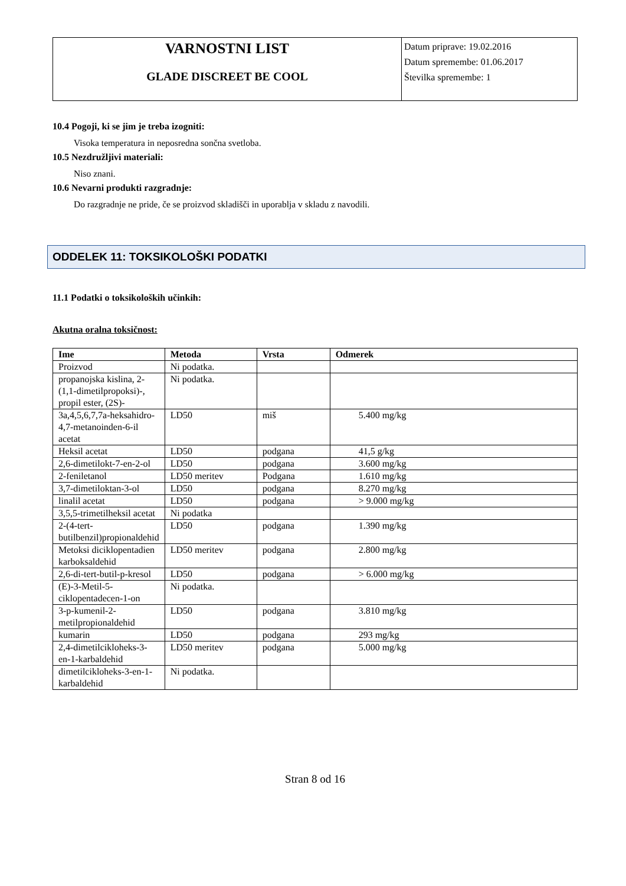VARNOSTNI LIST
GLADE DISCREET BE COOL
Datum priprave: 19.02.2016
Datum spremembe: 01.06.2017
Številka spremembe: 1
10.4 Pogoji, ki se jim je treba izogniti:
Visoka temperatura in neposredna sončna svetloba.
10.5 Nezdružljivi materiali:
Niso znani.
10.6 Nevarni produkti razgradnje:
Do razgradnje ne pride, če se proizvod skladišči in uporablja v skladu z navodili.
ODDELEK 11: TOKSIKOLOŠKI PODATKI
11.1 Podatki o toksikoloških učinkih:
Akutna oralna toksičnost:
| Ime | Metoda | Vrsta | Odmerek |
| --- | --- | --- | --- |
| Proizvod | Ni podatka. | | |
| propanojska kislina, 2-(1,1-dimetilpropoksi)-, propil ester, (2S)- | Ni podatka. | | |
| 3a,4,5,6,7,7a-heksahidro-4,7-metanoinden-6-il acetat | LD50 | miš | 5.400 mg/kg |
| Heksil acetat | LD50 | podgana | 41,5 g/kg |
| 2,6-dimetilokt-7-en-2-ol | LD50 | podgana | 3.600 mg/kg |
| 2-feniletanol | LD50 meritev | Podgana | 1.610 mg/kg |
| 3,7-dimetiloktan-3-ol | LD50 | podgana | 8.270 mg/kg |
| linalil acetat | LD50 | podgana | > 9.000 mg/kg |
| 3,5,5-trimetilheksil acetat | Ni podatka | | |
| 2-(4-tert-butilbenzil)propionaldehid | LD50 | podgana | 1.390 mg/kg |
| Metoksi diciklopentadien karboksaldehid | LD50 meritev | podgana | 2.800 mg/kg |
| 2,6-di-tert-butil-p-kresol | LD50 | podgana | > 6.000 mg/kg |
| (E)-3-Metil-5-ciklopentadecen-1-on | Ni podatka. | | |
| 3-p-kumenil-2-metilpropionaldehid | LD50 | podgana | 3.810 mg/kg |
| kumarin | LD50 | podgana | 293 mg/kg |
| 2,4-dimetilcikloheks-3-en-1-karbaldehid | LD50 meritev | podgana | 5.000 mg/kg |
| dimetilcikloheks-3-en-1-karbaldehid | Ni podatka. | | |
Stran 8 od 16